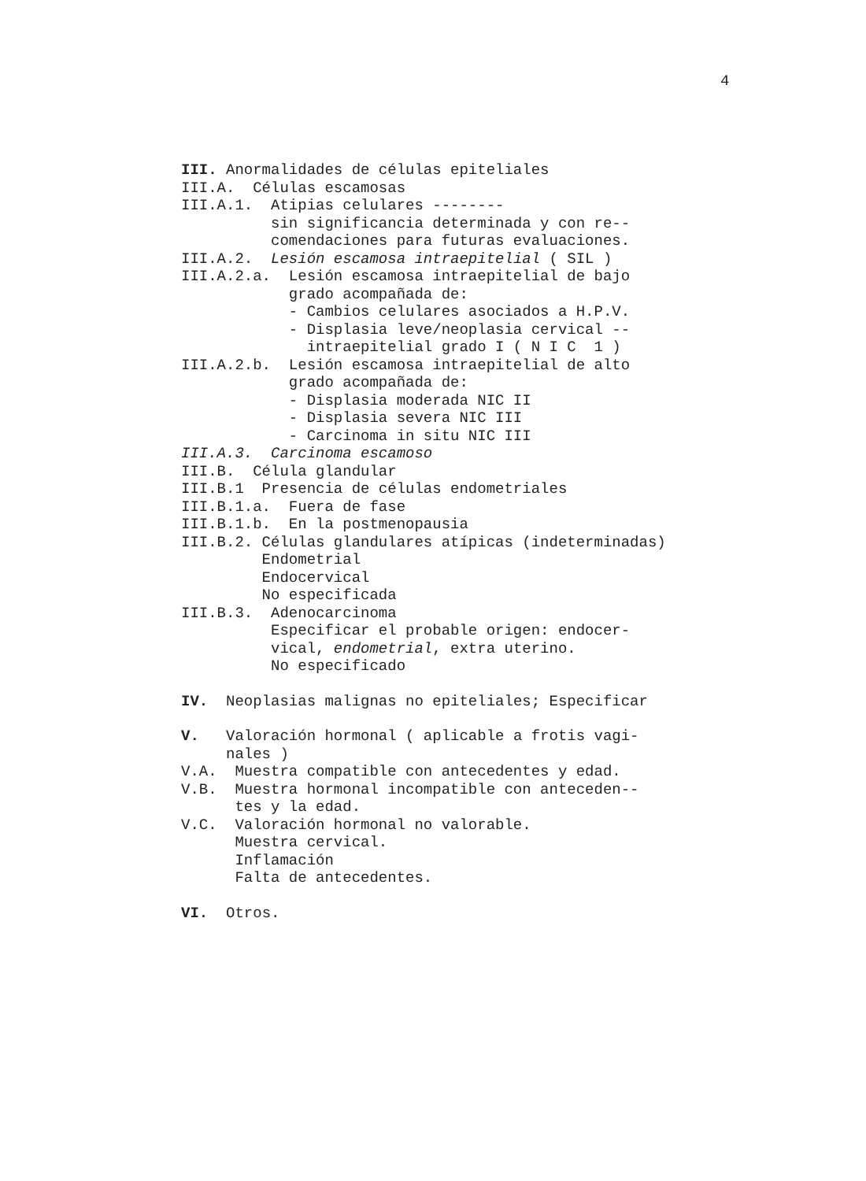4
III. Anormalidades de células epiteliales
III.A. Células escamosas
III.A.1. Atipias celulares --------
sin significancia determinada y con re--
comendaciones para futuras evaluaciones.
III.A.2. Lesión escamosa intraepitelial ( SIL )
III.A.2.a. Lesión escamosa intraepitelial de bajo
grado acompañada de:
- Cambios celulares asociados a H.P.V.
- Displasia leve/neoplasia cervical --
intraepitelial grado I ( N I C 1 )
III.A.2.b. Lesión escamosa intraepitelial de alto
grado acompañada de:
- Displasia moderada NIC II
- Displasia severa NIC III
- Carcinoma in situ NIC III
III.A.3. Carcinoma escamoso
III.B. Célula glandular
III.B.1 Presencia de células endometriales
III.B.1.a. Fuera de fase
III.B.1.b. En la postmenopausia
III.B.2. Células glandulares atípicas (indeterminadas)
Endometrial
Endocervical
No especificada
III.B.3. Adenocarcinoma
Especificar el probable origen: endocer-
vical, endometrial, extra uterino.
No especificado
IV. Neoplasias malignas no epiteliales; Especificar
V. Valoración hormonal ( aplicable a frotis vagi-
nales )
V.A. Muestra compatible con antecedentes y edad.
V.B. Muestra hormonal incompatible con anteceden--
tes y la edad.
V.C. Valoración hormonal no valorable.
Muestra cervical.
Inflamación
Falta de antecedentes.
VI. Otros.